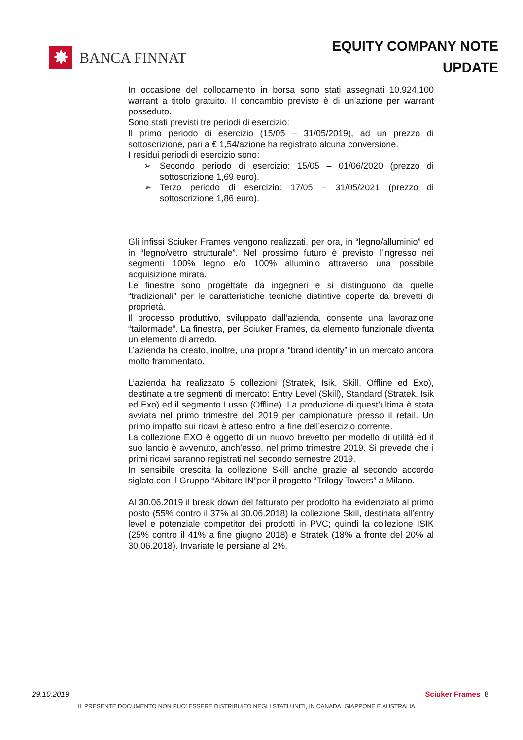✸
BANCA FINNAT
EQUITY COMPANY NOTE
UPDATE
In occasione del collocamento in borsa sono stati assegnati 10.924.100 warrant a titolo gratuito. Il concambio previsto è di un’azione per warrant posseduto.
Sono stati previsti tre periodi di esercizio:
Il primo periodo di esercizio (15/05 – 31/05/2019), ad un prezzo di sottoscrizione, pari a € 1,54/azione ha registrato alcuna conversione.
I residui periodi di esercizio sono:
➢ Secondo periodo di esercizio: 15/05 – 01/06/2020 (prezzo di sottoscrizione 1,69 euro).
➢ Terzo periodo di esercizio: 17/05 – 31/05/2021 (prezzo di sottoscrizione 1,86 euro).
Gli infissi Sciuker Frames vengono realizzati, per ora, in “legno/alluminio” ed in “legno/vetro strutturale”. Nel prossimo futuro è previsto l’ingresso nei segmenti 100% legno e/o 100% alluminio attraverso una possibile acquisizione mirata.
Le finestre sono progettate da ingegneri e si distinguono da quelle “tradizionali” per le caratteristiche tecniche distintive coperte da brevetti di proprietà.
Il processo produttivo, sviluppato dall’azienda, consente una lavorazione “tailormade”. La finestra, per Sciuker Frames, da elemento funzionale diventa un elemento di arredo.
L’azienda ha creato, inoltre, una propria “brand identity” in un mercato ancora molto frammentato.
L’azienda ha realizzato 5 collezioni (Stratek, Isik, Skill, Offline ed Exo), destinate a tre segmenti di mercato: Entry Level (Skill), Standard (Stratek, Isik ed Exo) ed il segmento Lusso (Offline). La produzione di quest’ultima è stata avviata nel primo trimestre del 2019 per campionature presso il retail. Un primo impatto sui ricavi è atteso entro la fine dell’esercizio corrente.
La collezione EXO è oggetto di un nuovo brevetto per modello di utilità ed il suo lancio è avvenuto, anch’esso, nel primo trimestre 2019. Si prevede che i primi ricavi saranno registrati nel secondo semestre 2019.
In sensibile crescita la collezione Skill anche grazie al secondo accordo siglato con il Gruppo “Abitare IN”per il progetto “Trilogy Towers” a Milano.
Al 30.06.2019 il break down del fatturato per prodotto ha evidenziato al primo posto (55% contro il 37% al 30.06.2018) la collezione Skill, destinata all’entry level e potenziale competitor dei prodotti in PVC; quindi la collezione ISIK (25% contro il 41% a fine giugno 2018) e Stratek (18% a fronte del 20% al 30.06.2018). Invariate le persiane al 2%.
29.10.2019 Sciuker Frames 8
IL PRESENTE DOCUMENTO NON PUO’ ESSERE DISTRIBUITO NEGLI STATI UNITI, IN CANADA, GIAPPONE E AUSTRALIA